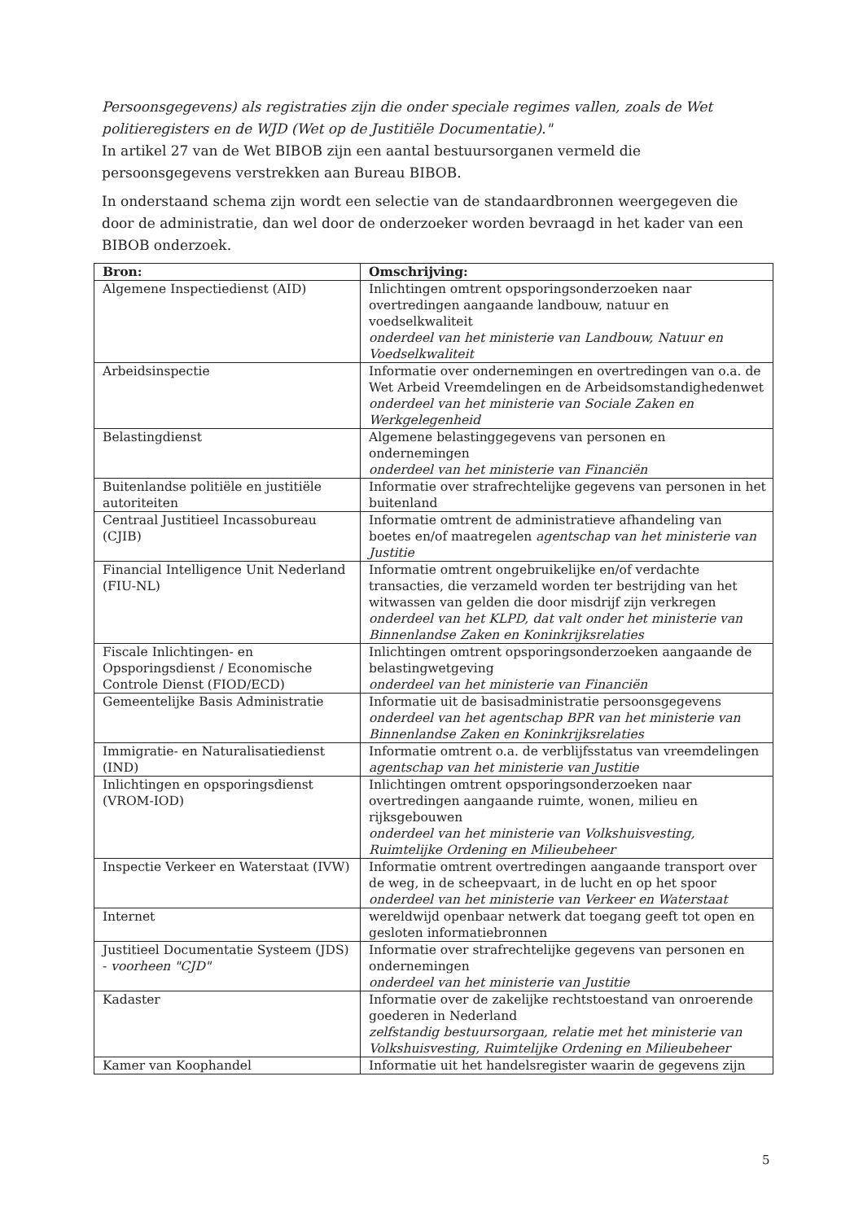Persoonsgegevens) als registraties zijn die onder speciale regimes vallen, zoals de Wet politieregisters en de WJD (Wet op de Justitiële Documentatie)."
In artikel 27 van de Wet BIBOB zijn een aantal bestuursorganen vermeld die persoonsgegevens verstrekken aan Bureau BIBOB.
In onderstaand schema zijn wordt een selectie van de standaardbronnen weergegeven die door de administratie, dan wel door de onderzoeker worden bevraagd in het kader van een BIBOB onderzoek.
| Bron: | Omschrijving: |
| --- | --- |
| Algemene Inspectiedienst (AID) | Inlichtingen omtrent opsporingsonderzoeken naar overtredingen aangaande landbouw, natuur en voedselkwaliteit onderdeel van het ministerie van Landbouw, Natuur en Voedselkwaliteit |
| Arbeidsinspectie | Informatie over ondernemingen en overtredingen van o.a. de Wet Arbeid Vreemdelingen en de Arbeidsomstandighedenwet onderdeel van het ministerie van Sociale Zaken en Werkgelegenheid |
| Belastingdienst | Algemene belastinggegevens van personen en ondernemingen onderdeel van het ministerie van Financiën |
| Buitenlandse politiële en justitiële autoriteiten | Informatie over strafrechtelijke gegevens van personen in het buitenland |
| Centraal Justitieel Incassobureau (CJIB) | Informatie omtrent de administratieve afhandeling van boetes en/of maatregelen agentschap van het ministerie van Justitie |
| Financial Intelligence Unit Nederland (FIU-NL) | Informatie omtrent ongebruikelijke en/of verdachte transacties, die verzameld worden ter bestrijding van het witwassen van gelden die door misdrijf zijn verkregen onderdeel van het KLPD, dat valt onder het ministerie van Binnenlandse Zaken en Koninkrijksrelaties |
| Fiscale Inlichtingen- en Opsporingsdienst / Economische Controle Dienst (FIOD/ECD) | Inlichtingen omtrent opsporingsonderzoeken aangaande de belastingwetgeving onderdeel van het ministerie van Financiën |
| Gemeentelijke Basis Administratie | Informatie uit de basisadministratie persoonsgegevens onderdeel van het agentschap BPR van het ministerie van Binnenlandse Zaken en Koninkrijksrelaties |
| Immigratie- en Naturalisatiedienst (IND) | Informatie omtrent o.a. de verblijfsstatus van vreemdelingen agentschap van het ministerie van Justitie |
| Inlichtingen en opsporingsdienst (VROM-IOD) | Inlichtingen omtrent opsporingsonderzoeken naar overtredingen aangaande ruimte, wonen, milieu en rijksgebouwen onderdeel van het ministerie van Volkshuisvesting, Ruimtelijke Ordening en Milieubeheer |
| Inspectie Verkeer en Waterstaat (IVW) | Informatie omtrent overtredingen aangaande transport over de weg, in de scheepvaart, in de lucht en op het spoor onderdeel van het ministerie van Verkeer en Waterstaat |
| Internet | wereldwijd openbaar netwerk dat toegang geeft tot open en gesloten informatiebronnen |
| Justitieel Documentatie Systeem (JDS) - voorheen "CJD" | Informatie over strafrechtelijke gegevens van personen en ondernemingen onderdeel van het ministerie van Justitie |
| Kadaster | Informatie over de zakelijke rechtstoestand van onroerende goederen in Nederland zelfstandig bestuursorgaan, relatie met het ministerie van Volkshuisvesting, Ruimtelijke Ordening en Milieubeheer |
| Kamer van Koophandel | Informatie uit het handelsregister waarin de gegevens zijn |
5